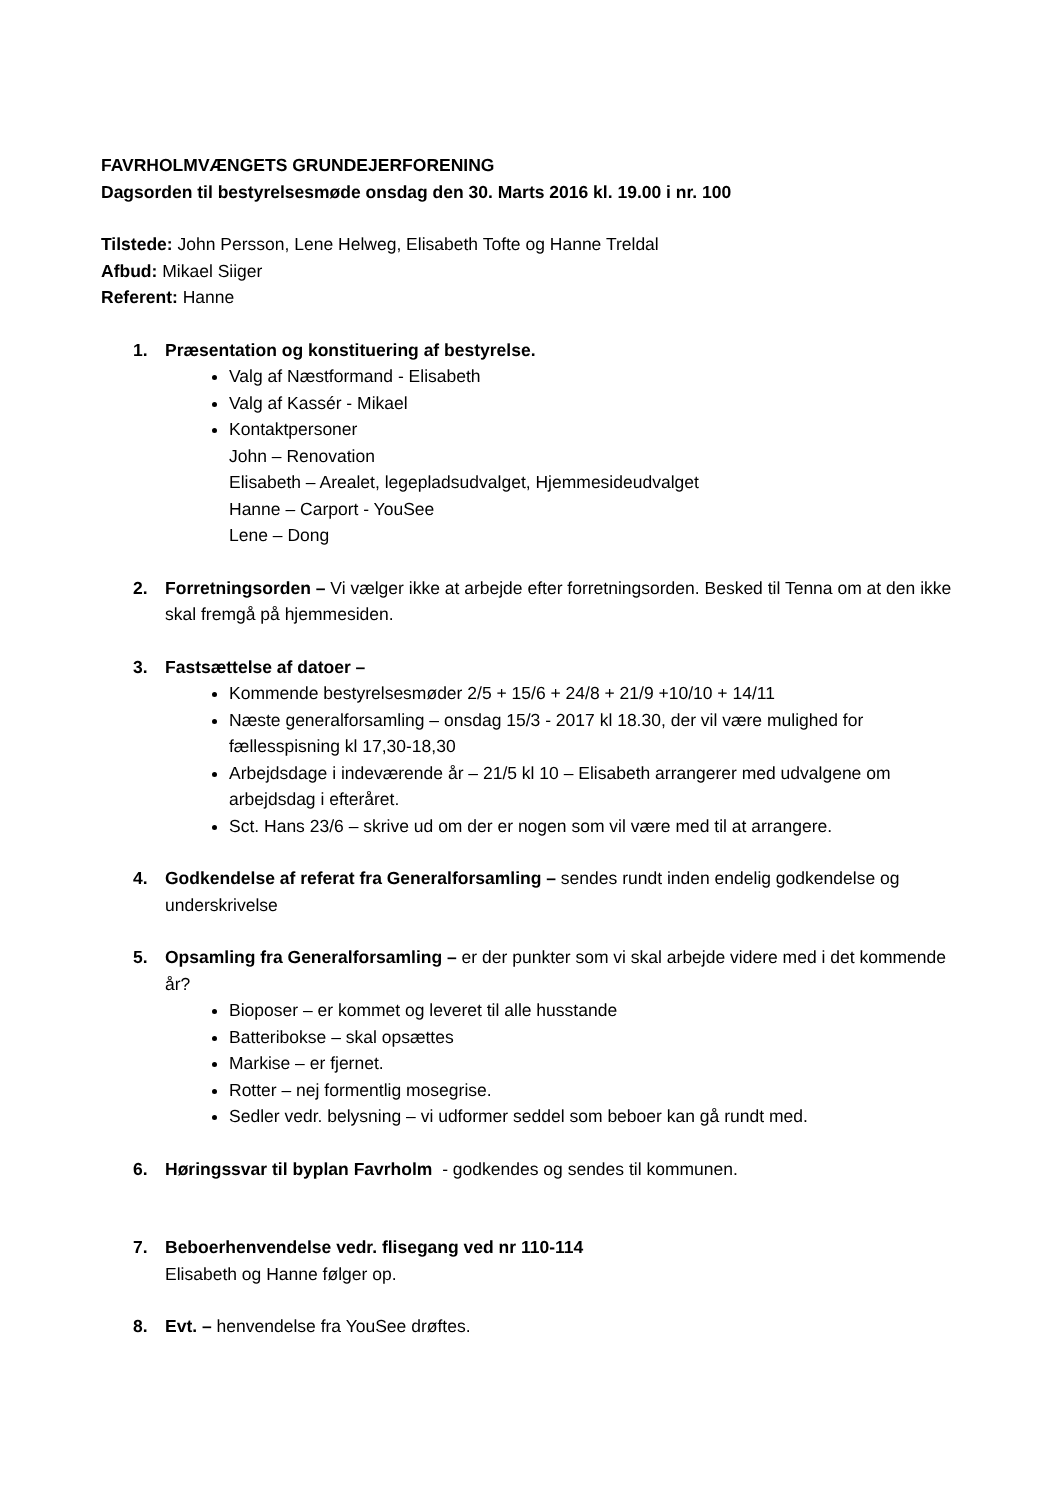FAVRHOLMVÆNGETS GRUNDEJERFORENING
Dagsorden til bestyrelsesmøde onsdag den 30. Marts 2016 kl. 19.00 i nr. 100
Tilstede: John Persson, Lene Helweg, Elisabeth Tofte og Hanne Treldal
Afbud: Mikael Siiger
Referent: Hanne
1. Præsentation og konstituering af bestyrelse.
Valg af Næstformand - Elisabeth
Valg af Kassér - Mikael
Kontaktpersoner
John – Renovation
Elisabeth – Arealet, legepladsudvalget, Hjemmesideudvalget
Hanne – Carport - YouSee
Lene – Dong
2. Forretningsorden – Vi vælger ikke at arbejde efter forretningsorden. Besked til Tenna om at den ikke skal fremgå på hjemmesiden.
3. Fastsættelse af datoer –
Kommende bestyrelsesmøder 2/5 + 15/6 + 24/8 + 21/9 +10/10 + 14/11
Næste generalforsamling – onsdag 15/3 - 2017 kl 18.30, der vil være mulighed for fællesspisning kl 17,30-18,30
Arbejdsdage i indeværende år – 21/5 kl 10 – Elisabeth arrangerer med udvalgene om arbejdsdag i efteråret.
Sct. Hans 23/6 – skrive ud om der er nogen som vil være med til at arrangere.
4. Godkendelse af referat fra Generalforsamling – sendes rundt inden endelig godkendelse og underskrivelse
5. Opsamling fra Generalforsamling – er der punkter som vi skal arbejde videre med i det kommende år?
Bioposer – er kommet og leveret til alle husstande
Batteribokse – skal opsættes
Markise – er fjernet.
Rotter – nej formentlig mosegrise.
Sedler vedr. belysning – vi udformer seddel som beboer kan gå rundt med.
6. Høringssvar til byplan Favrholm - godkendes og sendes til kommunen.
7. Beboerhenvendelse vedr. flisegang ved nr 110-114
Elisabeth og Hanne følger op.
8. Evt. – henvendelse fra YouSee drøftes.